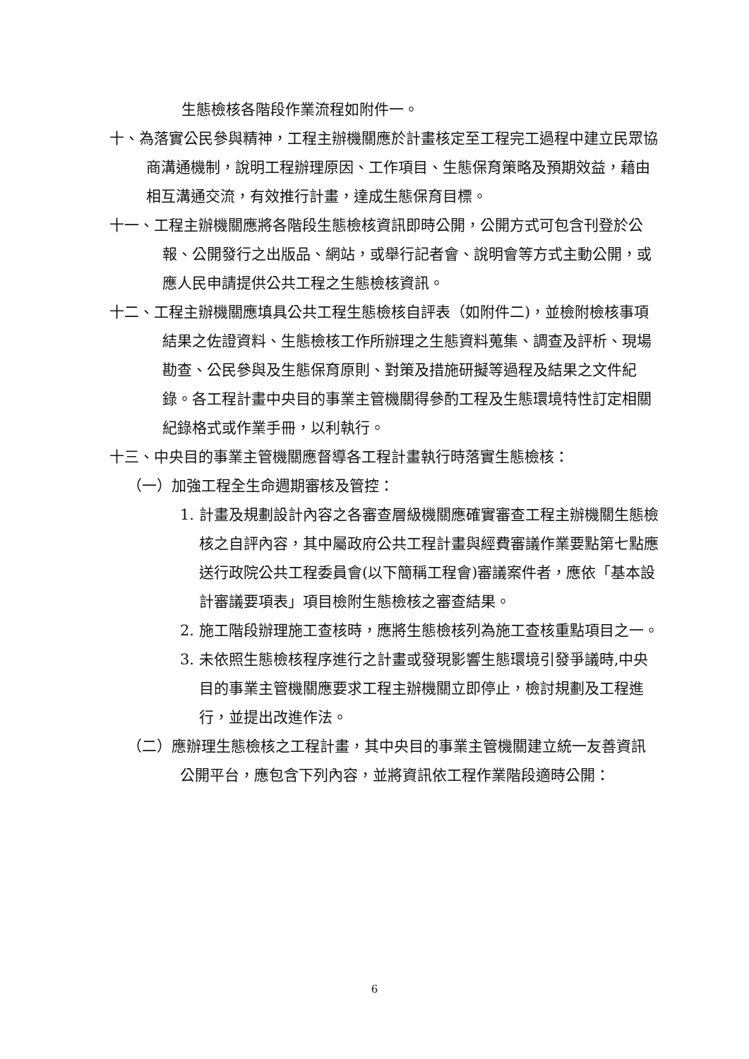生態檢核各階段作業流程如附件一。
十、為落實公民參與精神，工程主辦機關應於計畫核定至工程完工過程中建立民眾協商溝通機制，說明工程辦理原因、工作項目、生態保育策略及預期效益，藉由相互溝通交流，有效推行計畫，達成生態保育目標。
十一、工程主辦機關應將各階段生態檢核資訊即時公開，公開方式可包含刊登於公報、公開發行之出版品、網站，或舉行記者會、說明會等方式主動公開，或應人民申請提供公共工程之生態檢核資訊。
十二、工程主辦機關應填具公共工程生態檢核自評表（如附件二)，並檢附檢核事項結果之佐證資料、生態檢核工作所辦理之生態資料蒐集、調查及評析、現場勘查、公民參與及生態保育原則、對策及措施研擬等過程及結果之文件紀錄。各工程計畫中央目的事業主管機關得參酌工程及生態環境特性訂定相關紀錄格式或作業手冊，以利執行。
十三、中央目的事業主管機關應督導各工程計畫執行時落實生態檢核：
（一）加強工程全生命週期審核及管控：
1. 計畫及規劃設計內容之各審查層級機關應確實審查工程主辦機關生態檢核之自評內容，其中屬政府公共工程計畫與經費審議作業要點第七點應送行政院公共工程委員會(以下簡稱工程會)審議案件者，應依「基本設計審議要項表」項目檢附生態檢核之審查結果。
2. 施工階段辦理施工查核時，應將生態檢核列為施工查核重點項目之一。
3. 未依照生態檢核程序進行之計畫或發現影響生態環境引發爭議時,中央目的事業主管機關應要求工程主辦機關立即停止，檢討規劃及工程進行，並提出改進作法。
（二）應辦理生態檢核之工程計畫，其中央目的事業主管機關建立統一友善資訊公開平台，應包含下列內容，並將資訊依工程作業階段適時公開：
6